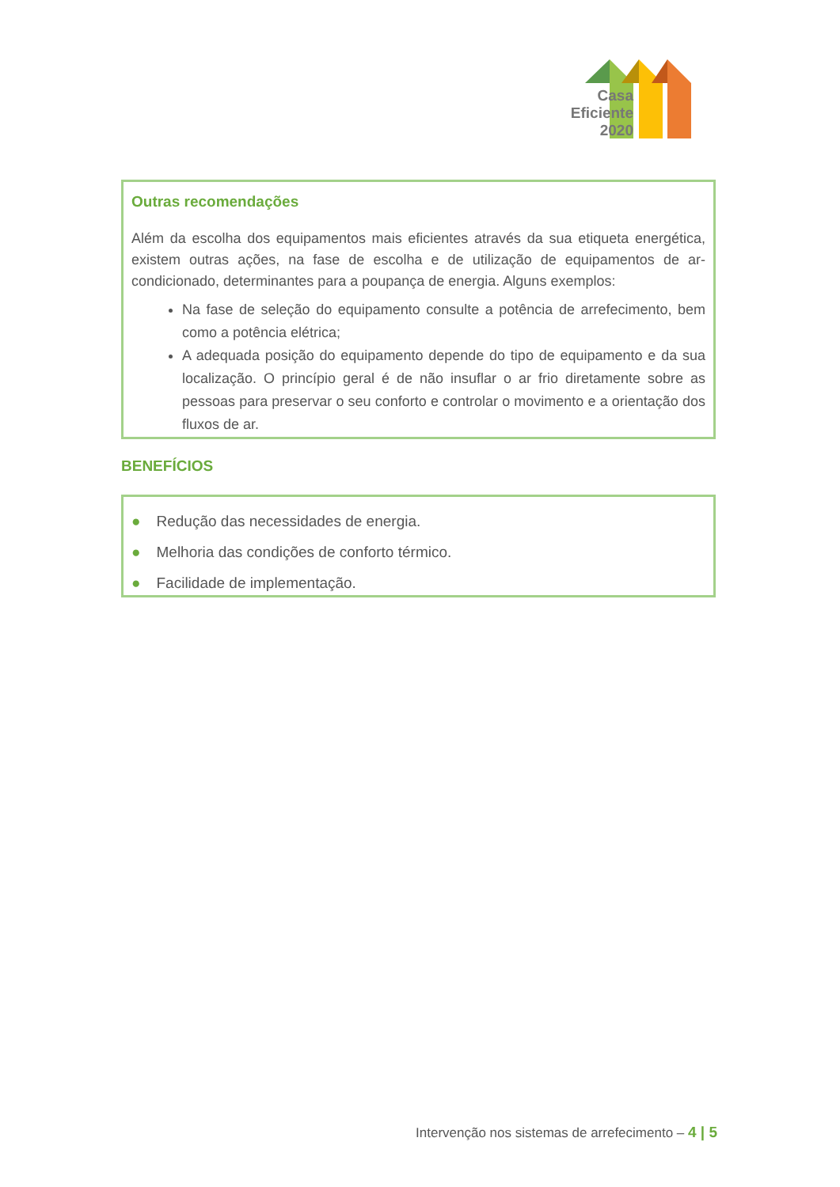Casa
Eficiente
2020
Outras recomendações
Além da escolha dos equipamentos mais eficientes através da sua etiqueta energética, existem outras ações, na fase de escolha e de utilização de equipamentos de ar-condicionado, determinantes para a poupança de energia. Alguns exemplos:
Na fase de seleção do equipamento consulte a potência de arrefecimento, bem como a potência elétrica;
A adequada posição do equipamento depende do tipo de equipamento e da sua localização. O princípio geral é de não insuflar o ar frio diretamente sobre as pessoas para preservar o seu conforto e controlar o movimento e a orientação dos fluxos de ar.
BENEFÍCIOS
● Redução das necessidades de energia.
● Melhoria das condições de conforto térmico.
● Facilidade de implementação.
Intervenção nos sistemas de arrefecimento – 4 | 5